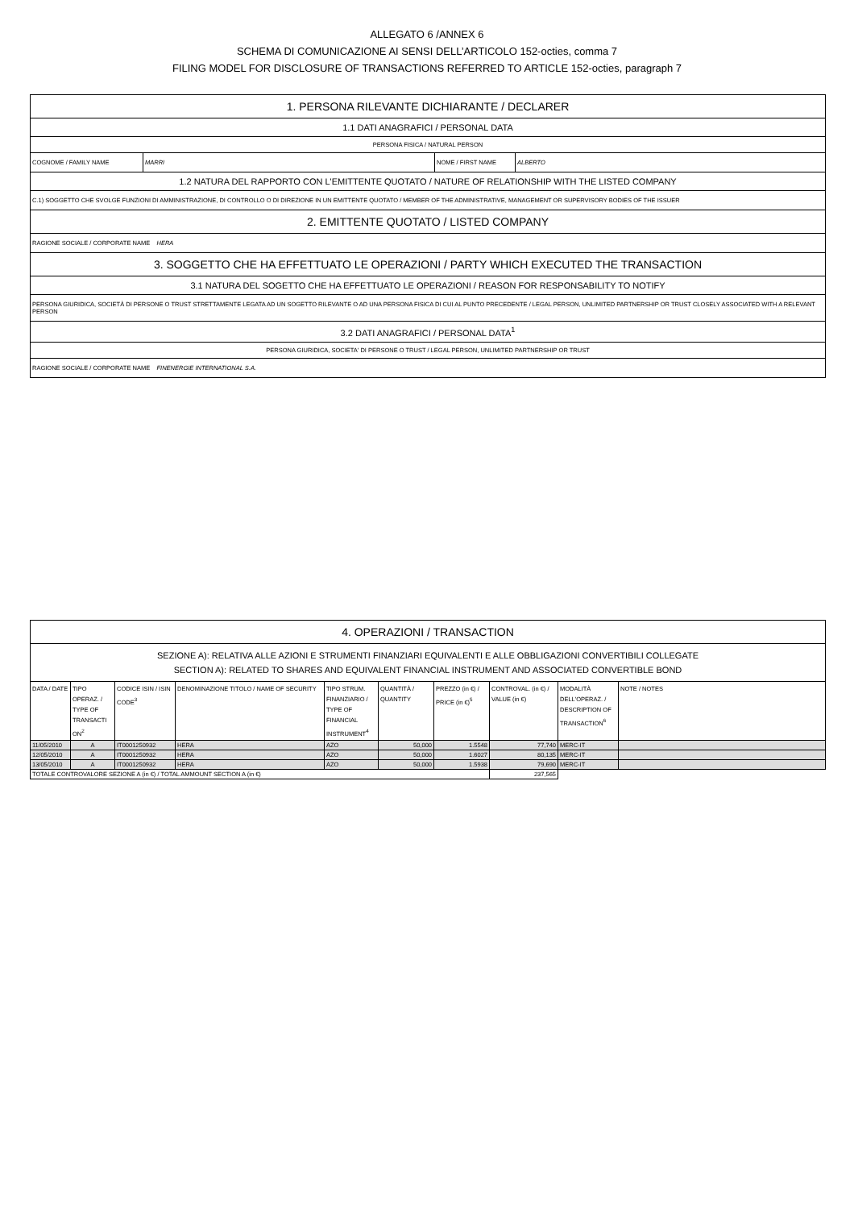ALLEGATO 6 /ANNEX 6
SCHEMA DI COMUNICAZIONE AI SENSI DELL’ARTICOLO 152-octies, comma 7
FILING MODEL FOR DISCLOSURE OF TRANSACTIONS REFERRED TO ARTICLE 152-octies, paragraph 7
| 1. PERSONA RILEVANTE DICHIARANTE / DECLARER | | | |
| 1.1 DATI ANAGRAFICI / PERSONAL DATA | | | |
| PERSONA FISICA / NATURAL PERSON | | | |
| COGNOME / FAMILY NAME | MARRI | NOME / FIRST NAME | ALBERTO |
| 1.2 NATURA DEL RAPPORTO CON L'EMITTENTE QUOTATO / NATURE OF RELATIONSHIP WITH THE LISTED COMPANY | | | |
| C.1) SOGGETTO CHE SVOLGE FUNZIONI DI AMMINISTRAZIONE, DI CONTROLLO O DI DIREZIONE IN UN EMITTENTE QUOTATO / MEMBER OF THE ADMINISTRATIVE, MANAGEMENT OR SUPERVISORY BODIES OF THE ISSUER | | | |
| 2. EMITTENTE QUOTATO / LISTED COMPANY | | | |
| RAGIONE SOCIALE / CORPORATE NAME HERA | | | |
| 3. SOGGETTO CHE HA EFFETTUATO LE OPERAZIONI / PARTY WHICH EXECUTED THE TRANSACTION | | | |
| 3.1 NATURA DEL SOGETTO CHE HA EFFETTUATO LE OPERAZIONI / REASON FOR RESPONSABILITY TO NOTIFY | | | |
| PERSONA GIURIDICA, SOCIETÀ DI PERSONE O TRUST STRETTAMENTE LEGATA AD UN SOGETTO RILEVANTE O AD UNA PERSONA FISICA DI CUI AL PUNTO PRECEDENTE / LEGAL PERSON, UNLIMITED PARTNERSHIP OR TRUST CLOSELY ASSOCIATED WITH A RELEVANT PERSON | | | |
| 3.2 DATI ANAGRAFICI / PERSONAL DATA<sup>1</sup> | | | |
| PERSONA GIURIDICA, SOCIETA' DI PERSONE O TRUST / LEGAL PERSON, UNLIMITED PARTNERSHIP OR TRUST | | | |
| RAGIONE SOCIALE / CORPORATE NAME FINENERGIE INTERNATIONAL S.A. | | | |
| 4. OPERAZIONI / TRANSACTION | | | | | | | | | |
| SEZIONE A): RELATIVA ALLE AZIONI E STRUMENTI FINANZIARI EQUIVALENTI E ALLE OBBLIGAZIONI CONVERTIBILI COLLEGATE SECTION A): RELATED TO SHARES AND EQUIVALENT FINANCIAL INSTRUMENT AND ASSOCIATED CONVERTIBLE BOND | | | | | | | | | |
| DATA / DATE | TIPO OPERAZ. / TYPE OF TRANSACTI ON<sup>2</sup> | CODICE ISIN / ISIN CODE<sup>3</sup> | DENOMINAZIONE TITOLO / NAME OF SECURITY | TIPO STRUM. FINANZIARIO / TYPE OF FINANCIAL INSTRUMENT<sup>4</sup> | QUANTITÀ / QUANTITY | PREZZO (in €) / PRICE (in €)<sup>5</sup> | CONTROVAL. (in €) / VALUE (in €) | MODALITÀ DELL'OPERAZ. / DESCRIPTION OF TRANSACTION<sup>6</sup> | NOTE / NOTES |
| 11/05/2010 | A | IT0001250932 | HERA | AZO | 50,000 | 1.5548 | 77,740 | MERC-IT | |
| 12/05/2010 | A | IT0001250932 | HERA | AZO | 50,000 | 1.6027 | 80,135 | MERC-IT | |
| 13/05/2010 | A | IT0001250932 | HERA | AZO | 50,000 | 1.5938 | 79,690 | MERC-IT | |
| TOTALE CONTROVALORE SEZIONE A (in €) / TOTAL AMMOUNT SECTION A (in €) | | | | | | | 237,565 | | |